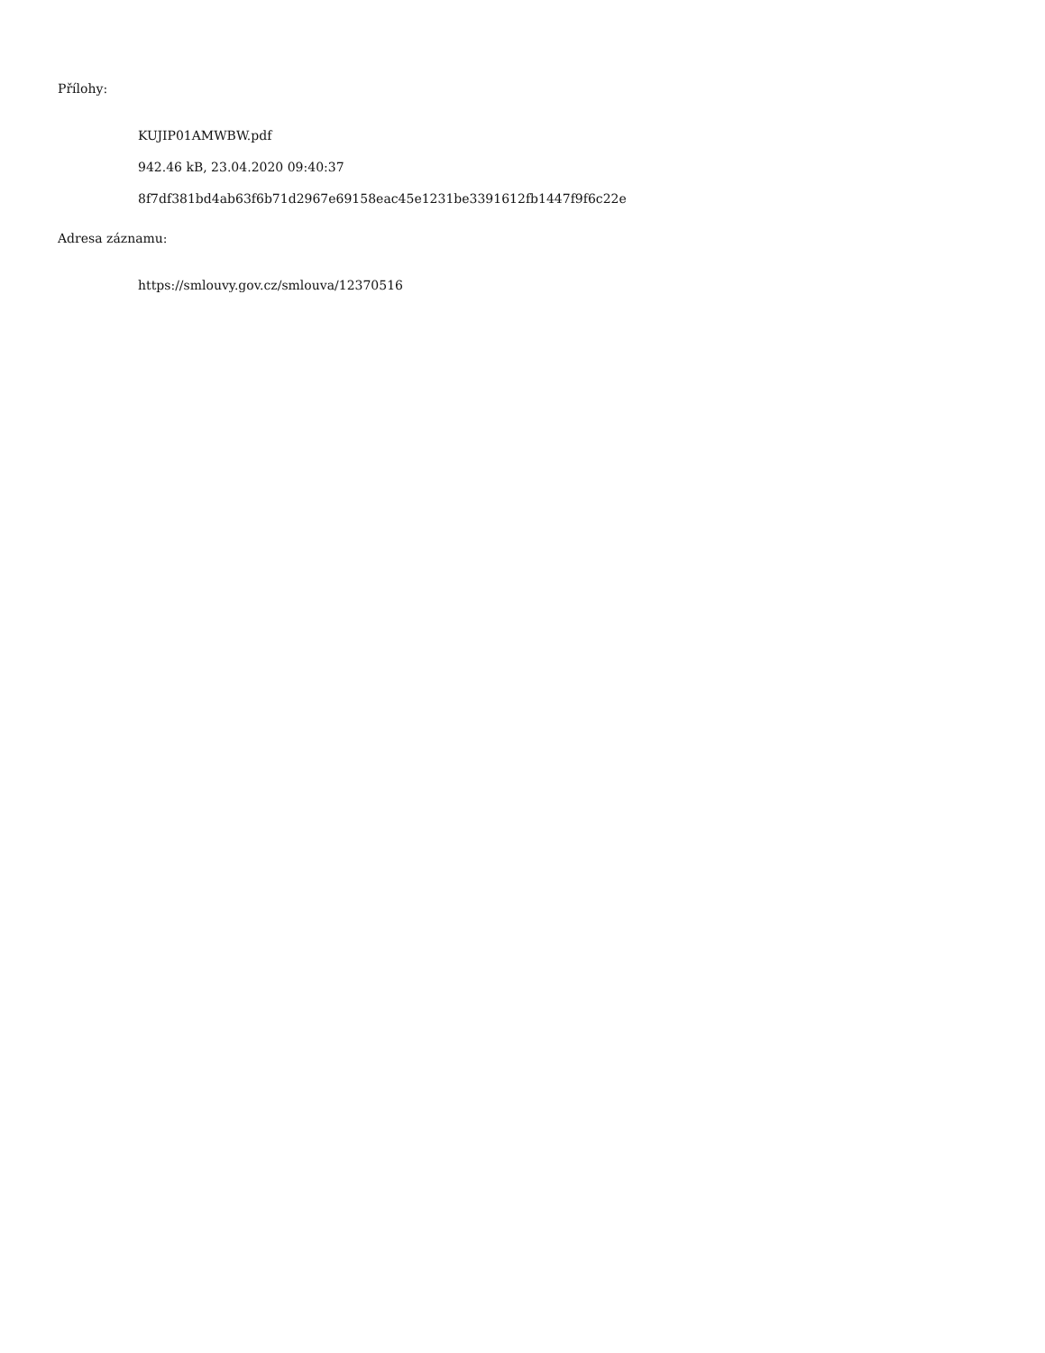Přílohy:
KUJIP01AMWBW.pdf
942.46 kB, 23.04.2020 09:40:37
8f7df381bd4ab63f6b71d2967e69158eac45e1231be3391612fb1447f9f6c22e
Adresa záznamu:
https://smlouvy.gov.cz/smlouva/12370516